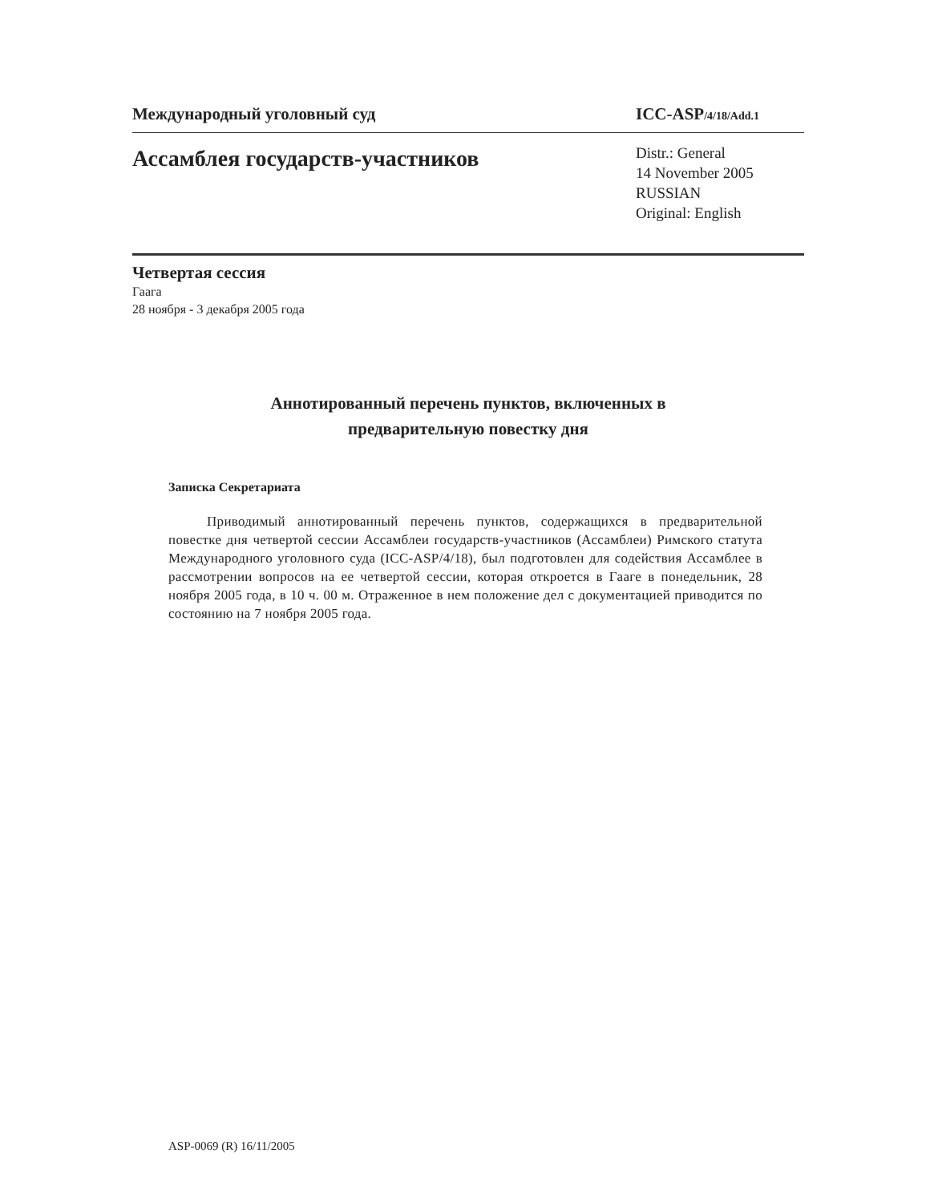Международный уголовный суд ICC-ASP/4/18/Add.1
Ассамблея государств-участников
Distr.: General
14 November 2005
RUSSIAN
Original: English
Четвертая сессия
Гаага
28 ноября - 3 декабря 2005 года
Аннотированный перечень пунктов, включенных в
предварительную повестку дня
Записка Секретариата
Приводимый аннотированный перечень пунктов, содержащихся в предварительной повестке дня четвертой сессии Ассамблеи государств-участников (Ассамблеи) Римского статута Международного уголовного суда (ICC-ASP/4/18), был подготовлен для содействия Ассамблее в рассмотрении вопросов на ее четвертой сессии, которая откроется в Гааге в понедельник, 28 ноября 2005 года, в 10 ч. 00 м. Отраженное в нем положение дел с документацией приводится по состоянию на 7 ноября 2005 года.
ASP-0069 (R) 16/11/2005